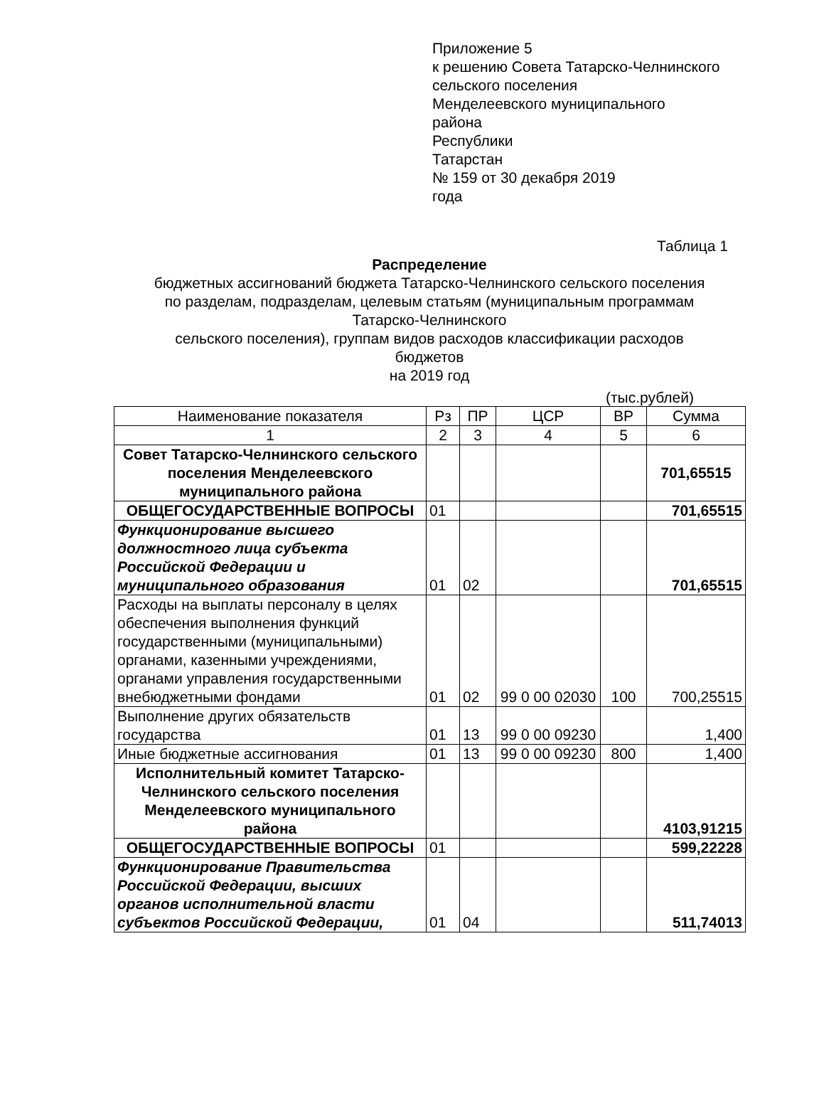Приложение 5
к решению Совета Татарско-Челнинского
сельского поселения
Менделеевского муниципального
района
Республики
Татарстан
№ 159 от 30 декабря 2019
года
Таблица 1
Распределение
бюджетных ассигнований бюджета Татарско-Челнинского сельского поселения
по разделам, подразделам, целевым статьям (муниципальным программам
Татарско-Челнинского
сельского поселения), группам видов расходов классификации расходов
бюджетов
на 2019 год
(тыс.рублей)
| Наименование показателя | Рз | ПР | ЦСР | ВР | Сумма |
| --- | --- | --- | --- | --- | --- |
| 1 | 2 | 3 | 4 | 5 | 6 |
| Совет Татарско-Челнинского сельского поселения Менделеевского муниципального района | | | | | 701,65515 |
| ОБЩЕГОСУДАРСТВЕННЫЕ ВОПРОСЫ | 01 | | | | 701,65515 |
| Функционирование высшего должностного лица субъекта Российской Федерации и муниципального образования | 01 | 02 | | | 701,65515 |
| Расходы на выплаты персоналу в целях обеспечения выполнения функций государственными (муниципальными) органами, казенными учреждениями, органами управления государственными внебюджетными фондами | 01 | 02 | 99 0 00 02030 | 100 | 700,25515 |
| Выполнение других обязательств государства | 01 | 13 | 99 0 00 09230 | | 1,400 |
| Иные бюджетные ассигнования | 01 | 13 | 99 0 00 09230 | 800 | 1,400 |
| Исполнительный комитет Татарско-Челнинского сельского поселения Менделеевского муниципального района | | | | | 4103,91215 |
| ОБЩЕГОСУДАРСТВЕННЫЕ ВОПРОСЫ | 01 | | | | 599,22228 |
| Функционирование Правительства Российской Федерации, высших органов исполнительной власти субъектов Российской Федерации, | 01 | 04 | | | 511,74013 |